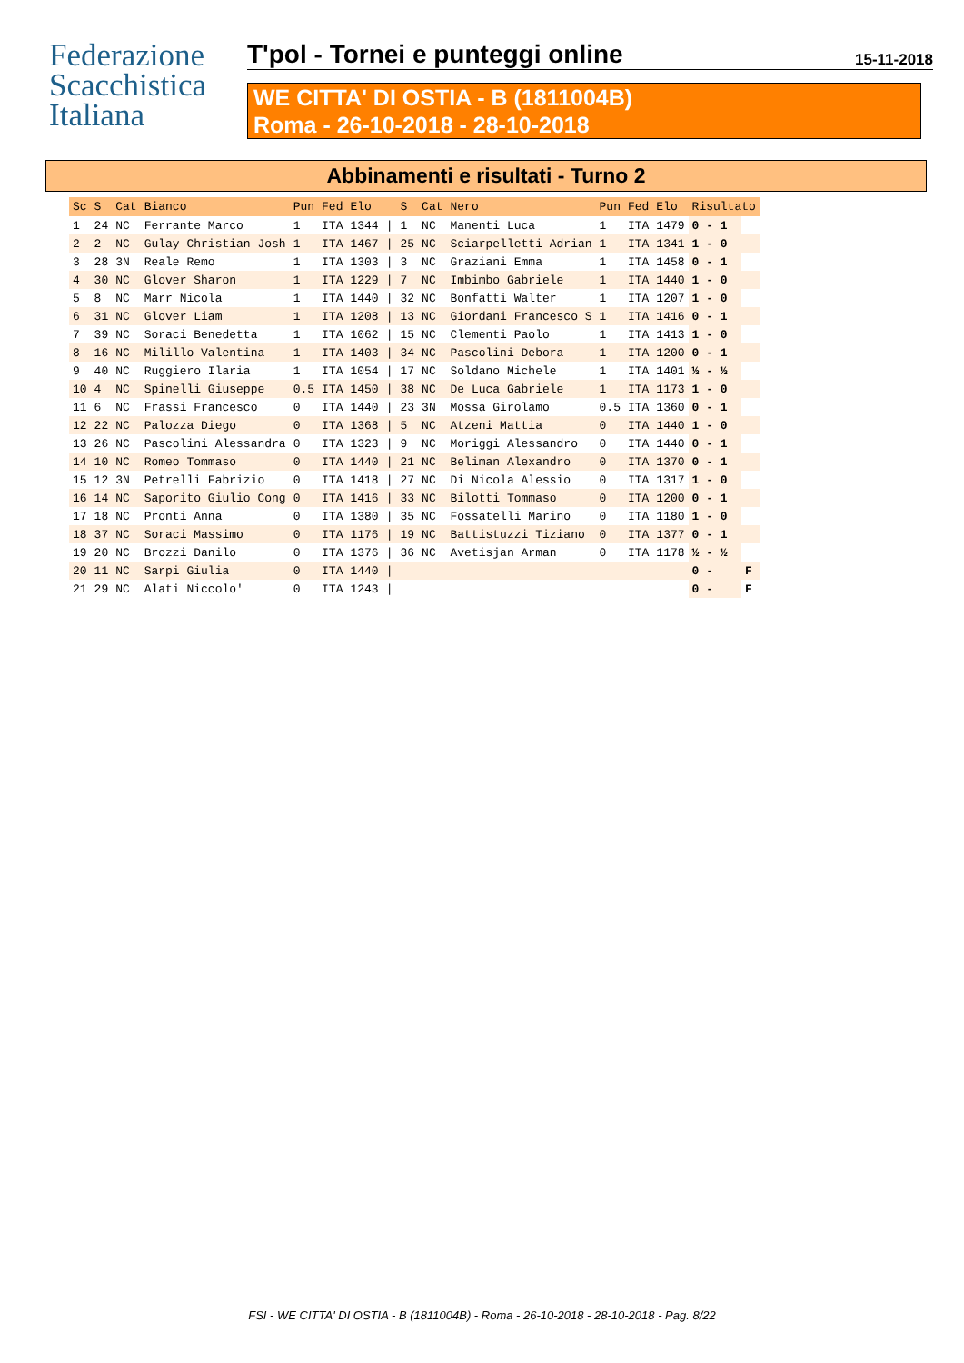Federazione
Scacchistica
Italiana
T'pol - Tornei e punteggi online 15-11-2018
WE CITTA' DI OSTIA - B (1811004B)
Roma - 26-10-2018 - 28-10-2018
Abbinamenti e risultati - Turno 2
| Sc | S | Cat | Bianco | Pun | Fed | Elo | | S | Cat | Nero | Pun | Fed | Elo | Risultato | |
| --- | --- | --- | --- | --- | --- | --- | --- | --- | --- | --- | --- | --- | --- | --- | --- |
| 1 | 24 | NC | Ferrante Marco | 1 | ITA | 1344 | / | 1 | NC | Manenti Luca | 1 | ITA | 1479 | 0 - 1 | |
| 2 | 2 | NC | Gulay Christian Josh | 1 | ITA | 1467 | / | 25 | NC | Sciarpelletti Adrian | 1 | ITA | 1341 | 1 - 0 | |
| 3 | 28 | 3N | Reale Remo | 1 | ITA | 1303 | / | 3 | NC | Graziani Emma | 1 | ITA | 1458 | 0 - 1 | |
| 4 | 30 | NC | Glover Sharon | 1 | ITA | 1229 | / | 7 | NC | Imbimbo Gabriele | 1 | ITA | 1440 | 1 - 0 | |
| 5 | 8 | NC | Marr Nicola | 1 | ITA | 1440 | / | 32 | NC | Bonfatti Walter | 1 | ITA | 1207 | 1 - 0 | |
| 6 | 31 | NC | Glover Liam | 1 | ITA | 1208 | / | 13 | NC | Giordani Francesco S | 1 | ITA | 1416 | 0 - 1 | |
| 7 | 39 | NC | Soraci Benedetta | 1 | ITA | 1062 | / | 15 | NC | Clementi Paolo | 1 | ITA | 1413 | 1 - 0 | |
| 8 | 16 | NC | Milillo Valentina | 1 | ITA | 1403 | / | 34 | NC | Pascolini Debora | 1 | ITA | 1200 | 0 - 1 | |
| 9 | 40 | NC | Ruggiero Ilaria | 1 | ITA | 1054 | / | 17 | NC | Soldano Michele | 1 | ITA | 1401 | ½ - ½ | |
| 10 | 4 | NC | Spinelli Giuseppe | 0.5 | ITA | 1450 | / | 38 | NC | De Luca Gabriele | 1 | ITA | 1173 | 1 - 0 | |
| 11 | 6 | NC | Frassi Francesco | 0 | ITA | 1440 | / | 23 | 3N | Mossa Girolamo | 0.5 | ITA | 1360 | 0 - 1 | |
| 12 | 22 | NC | Palozza Diego | 0 | ITA | 1368 | / | 5 | NC | Atzeni Mattia | 0 | ITA | 1440 | 1 - 0 | |
| 13 | 26 | NC | Pascolini Alessandra | 0 | ITA | 1323 | / | 9 | NC | Moriggi Alessandro | 0 | ITA | 1440 | 0 - 1 | |
| 14 | 10 | NC | Romeo Tommaso | 0 | ITA | 1440 | / | 21 | NC | Beliman Alexandro | 0 | ITA | 1370 | 0 - 1 | |
| 15 | 12 | 3N | Petrelli Fabrizio | 0 | ITA | 1418 | / | 27 | NC | Di Nicola Alessio | 0 | ITA | 1317 | 1 - 0 | |
| 16 | 14 | NC | Saporito Giulio Cong | 0 | ITA | 1416 | / | 33 | NC | Bilotti Tommaso | 0 | ITA | 1200 | 0 - 1 | |
| 17 | 18 | NC | Pronti Anna | 0 | ITA | 1380 | / | 35 | NC | Fossatelli Marino | 0 | ITA | 1180 | 1 - 0 | |
| 18 | 37 | NC | Soraci Massimo | 0 | ITA | 1176 | / | 19 | NC | Battistuzzi Tiziano | 0 | ITA | 1377 | 0 - 1 | |
| 19 | 20 | NC | Brozzi Danilo | 0 | ITA | 1376 | / | 36 | NC | Avetisjan Arman | 0 | ITA | 1178 | ½ - ½ | |
| 20 | 11 | NC | Sarpi Giulia | 0 | ITA | 1440 | / | | | | | | | 0 - | F |
| 21 | 29 | NC | Alati Niccolo' | 0 | ITA | 1243 | / | | | | | | | 0 - | F |
FSI - WE CITTA' DI OSTIA - B (1811004B) - Roma - 26-10-2018 - 28-10-2018 - Pag. 8/22